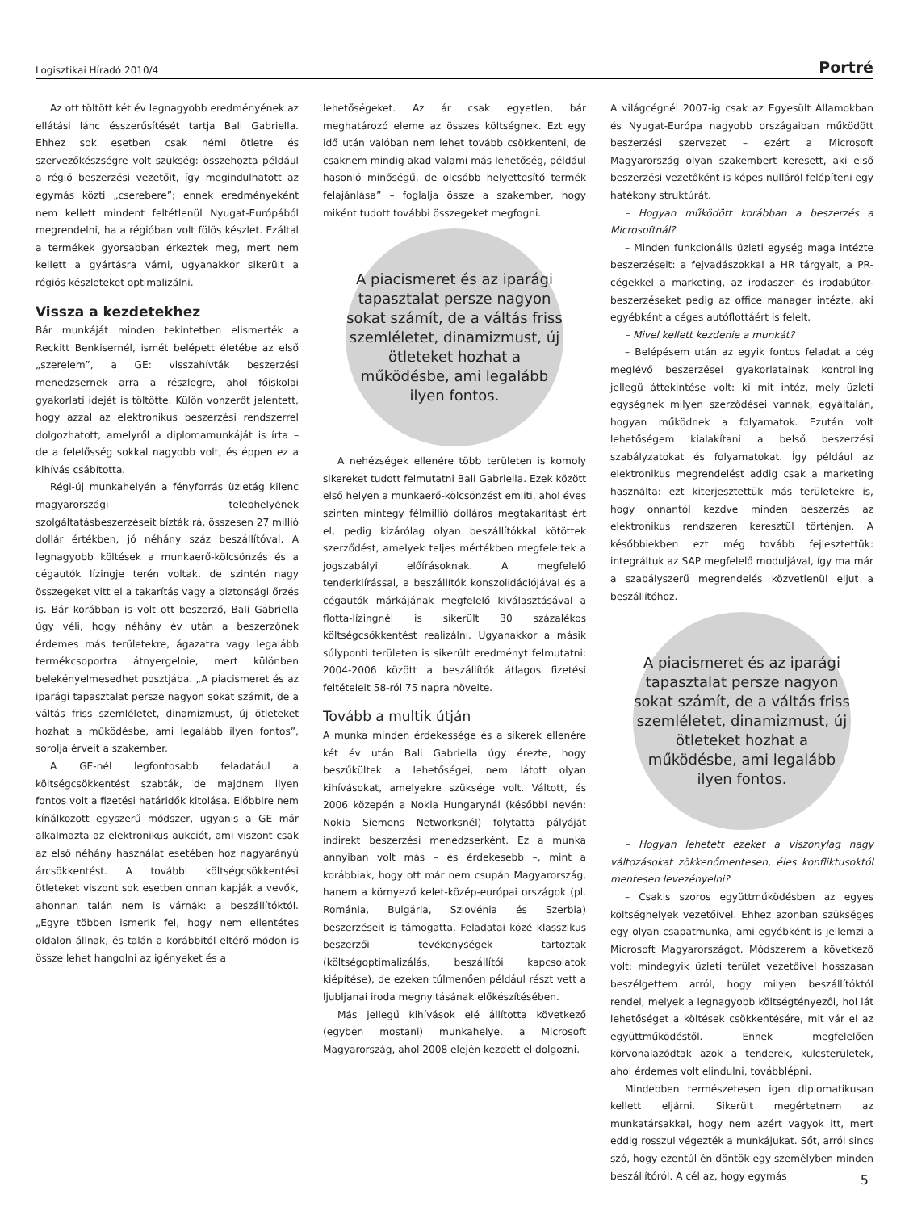Logisztikai Híradó 2010/4 Portré
Az ott töltött két év legnagyobb eredményének az ellátási lánc ésszerűsítését tartja Bali Gabriella. Ehhez sok esetben csak némi ötletre és szervezőkészségre volt szükség: összehozta például a régió beszerzési vezetőit, így megindulhatott az egymás közti „cserebere”; ennek eredményeként nem kellett mindent feltétlenül Nyugat-Európából megrendelni, ha a régióban volt fölös készlet. Ezáltal a termékek gyorsabban érkeztek meg, mert nem kellett a gyártásra várni, ugyanakkor sikerült a régiós készleteket optimalizálni.
Vissza a kezdetekhez
Bár munkáját minden tekintetben elismerték a Reckitt Benkisernél, ismét belépett életébe az első „szerelem”, a GE: visszahívták beszerzési menedzsernek arra a részlegre, ahol főiskolai gyakorlati idejét is töltötte. Külön vonzerőt jelentett, hogy azzal az elektronikus beszerzési rendszerrel dolgozhatott, amelyről a diplomamunkáját is írta – de a felelősség sokkal nagyobb volt, és éppen ez a kihívás csábította.
Régi-új munkahelyén a fényforrás üzletág kilenc magyarországi telephelyének szolgáltatásbeszerzéseit bízták rá, összesen 27 millió dollár értékben, jó néhány száz beszállítóval. A legnagyobb költések a munkaerő-kölcsönzés és a cégautók lízingje terén voltak, de szintén nagy összegeket vitt el a takarítás vagy a biztonsági őrzés is. Bár korábban is volt ott beszerző, Bali Gabriella úgy véli, hogy néhány év után a beszerzőnek érdemes más területekre, ágazatra vagy legalább termékcsoportra átnyergelnie, mert különben belekényelmesedhet posztjába. „A piacismeret és az iparági tapasztalat persze nagyon sokat számít, de a váltás friss szemléletet, dinamizmust, új ötleteket hozhat a működésbe, ami legalább ilyen fontos”, sorolja érveit a szakember.
A GE-nél legfontosabb feladatául a költségcsökkentést szabták, de majdnem ilyen fontos volt a fizetési határidők kitolása. Előbbire nem kínálkozott egyszerű módszer, ugyanis a GE már alkalmazta az elektronikus aukciót, ami viszont csak az első néhány használat esetében hoz nagyarányú árcsökkentést. A további költségcsökkentési ötleteket viszont sok esetben onnan kapják a vevők, ahonnan talán nem is várnák: a beszállítóktól. „Egyre többen ismerik fel, hogy nem ellentétes oldalon állnak, és talán a korábbitól eltérő módon is össze lehet hangolni az igényeket és a
lehetőségeket. Az ár csak egyetlen, bár meghatározó eleme az összes költségnek. Ezt egy idő után valóban nem lehet tovább csökkenteni, de csaknem mindig akad valami más lehetőség, például hasonló minőségű, de olcsóbb helyettesítő termék felajánlása” – foglalja össze a szakember, hogy miként tudott további összegeket megfogni.
A piacismeret és az iparági tapasztalat persze nagyon sokat számít, de a váltás friss szemléletet, dinamizmust, új ötleteket hozhat a működésbe, ami legalább ilyen fontos.
A nehézségek ellenére több területen is komoly sikereket tudott felmutatni Bali Gabriella. Ezek között első helyen a munkaerő-kölcsönzést említi, ahol éves szinten mintegy félmillió dolláros megtakarítást ért el, pedig kizárólag olyan beszállítókkal kötöttek szerződést, amelyek teljes mértékben megfeleltek a jogszabályi előírásoknak. A megfelelő tenderkiírással, a beszállítók konszolidációjával és a cégautók márkájának megfelelő kiválasztásával a flotta-lízingnél is sikerült 30 százalékos költségcsökkentést realizálni. Ugyanakkor a másik súlyponti területen is sikerült eredményt felmutatni: 2004-2006 között a beszállítók átlagos fizetési feltételeit 58-ról 75 napra növelte.
Tovább a multik útján
A munka minden érdekessége és a sikerek ellenére két év után Bali Gabriella úgy érezte, hogy beszűkültek a lehetőségei, nem látott olyan kihívásokat, amelyekre szüksége volt. Váltott, és 2006 közepén a Nokia Hungarynál (későbbi nevén: Nokia Siemens Networksnél) folytatta pályáját indirekt beszerzési menedzserként. Ez a munka annyiban volt más – és érdekesebb –, mint a korábbiak, hogy ott már nem csupán Magyarország, hanem a környező kelet-közép-európai országok (pl. Románia, Bulgária, Szlovénia és Szerbia) beszerzéseit is támogatta. Feladatai közé klasszikus beszerzői tevékenységek tartoztak (költségoptimalizálás, beszállítói kapcsolatok kiépítése), de ezeken túlmenően például részt vett a ljubljanai iroda megnyitásának előkészítésében.
Más jellegű kihívások elé állította következő (egyben mostani) munkahelye, a Microsoft Magyarország, ahol 2008 elején kezdett el dolgozni.
A világcégnél 2007-ig csak az Egyesült Államokban és Nyugat-Európa nagyobb országaiban működött beszerzési szervezet – ezért a Microsoft Magyarország olyan szakembert keresett, aki első beszerzési vezetőként is képes nulláról felépíteni egy hatékony struktúrát.
– Hogyan működött korábban a beszerzés a Microsoftnál?
– Minden funkcionális üzleti egység maga intézte beszerzéseit: a fejvadászokkal a HR tárgyalt, a PR-cégekkel a marketing, az irodaszer- és irodabútor-beszerzéseket pedig az office manager intézte, aki egyébként a céges autóflottáért is felelt.
– Mivel kellett kezdenie a munkát?
– Belépésem után az egyik fontos feladat a cég meglévő beszerzései gyakorlatainak kontrolling jellegű áttekintése volt: ki mit intéz, mely üzleti egységnek milyen szerződései vannak, egyáltalán, hogyan működnek a folyamatok. Ezután volt lehetőségem kialakítani a belső beszerzési szabályzatokat és folyamatokat. Így például az elektronikus megrendelést addig csak a marketing használta: ezt kiterjesztettük más területekre is, hogy onnantól kezdve minden beszerzés az elektronikus rendszeren keresztül történjen. A későbbiekben ezt még tovább fejlesztettük: integráltuk az SAP megfelelő moduljával, így ma már a szabályszerű megrendelés közvetlenül eljut a beszállítóhoz.
A piacismeret és az iparági tapasztalat persze nagyon sokat számít, de a váltás friss szemléletet, dinamizmust, új ötleteket hozhat a működésbe, ami legalább ilyen fontos.
– Hogyan lehetett ezeket a viszonylag nagy változásokat zökkenőmentesen, éles konfliktusoktól mentesen levezényelni?
– Csakis szoros együttműködésben az egyes költséghelyek vezetőivel. Ehhez azonban szükséges egy olyan csapatmunka, ami egyébként is jellemzi a Microsoft Magyarországot. Módszerem a következő volt: mindegyik üzleti terület vezetőivel hosszasan beszélgettem arról, hogy milyen beszállítóktól rendel, melyek a legnagyobb költségtényezői, hol lát lehetőséget a költések csökkentésére, mit vár el az együttműködéstől. Ennek megfelelően körvonalazódtak azok a tenderek, kulcsterületek, ahol érdemes volt elindulni, továbblépni.
Mindebben természetesen igen diplomatikusan kellett eljárni. Sikerült megértetnem az munkatársakkal, hogy nem azért vagyok itt, mert eddig rosszul végezték a munkájukat. Sőt, arról sincs szó, hogy ezentúl én döntök egy személyben minden beszállítóról. A cél az, hogy egymás
5